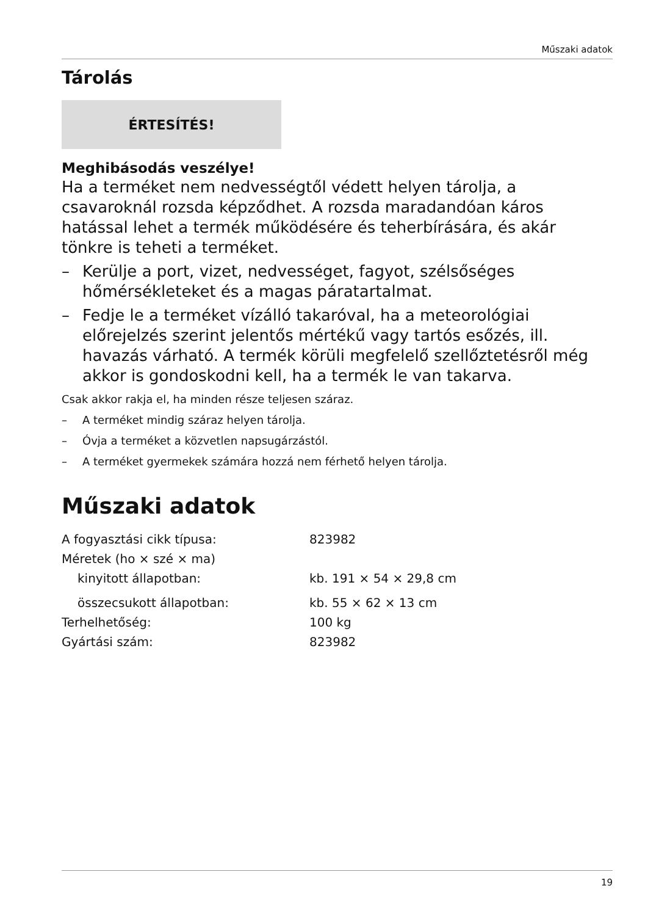Műszaki adatok
Tárolás
ÉRTESÍTÉS!
Meghibásodás veszélye!
Ha a terméket nem nedvességtől védett helyen tárolja, a csavaroknál rozsda képződhet. A rozsda maradandóan káros hatással lehet a termék működésére és teherbírására, és akár tönkre is teheti a terméket.
– Kerülje a port, vizet, nedvességet, fagyot, szélsőséges hőmérsékleteket és a magas páratartalmat.
– Fedje le a terméket vízálló takaróval, ha a meteorológiai előrejelzés szerint jelentős mértékű vagy tartós esőzés, ill. havazás várható. A termék körüli megfelelő szellőztetésről még akkor is gondoskodni kell, ha a termék le van takarva.
Csak akkor rakja el, ha minden része teljesen száraz.
– A terméket mindig száraz helyen tárolja.
– Óvja a terméket a közvetlen napsugárzástól.
– A terméket gyermekek számára hozzá nem férhető helyen tárolja.
Műszaki adatok
| A fogyasztási cikk típusa: | 823982 |
| Méretek (ho × szé × ma) | |
| kinyitott állapotban: | kb. 191 × 54 × 29,8 cm |
| összecsukott állapotban: | kb. 55 × 62 × 13 cm |
| Terhelhetőség: | 100 kg |
| Gyártási szám: | 823982 |
19